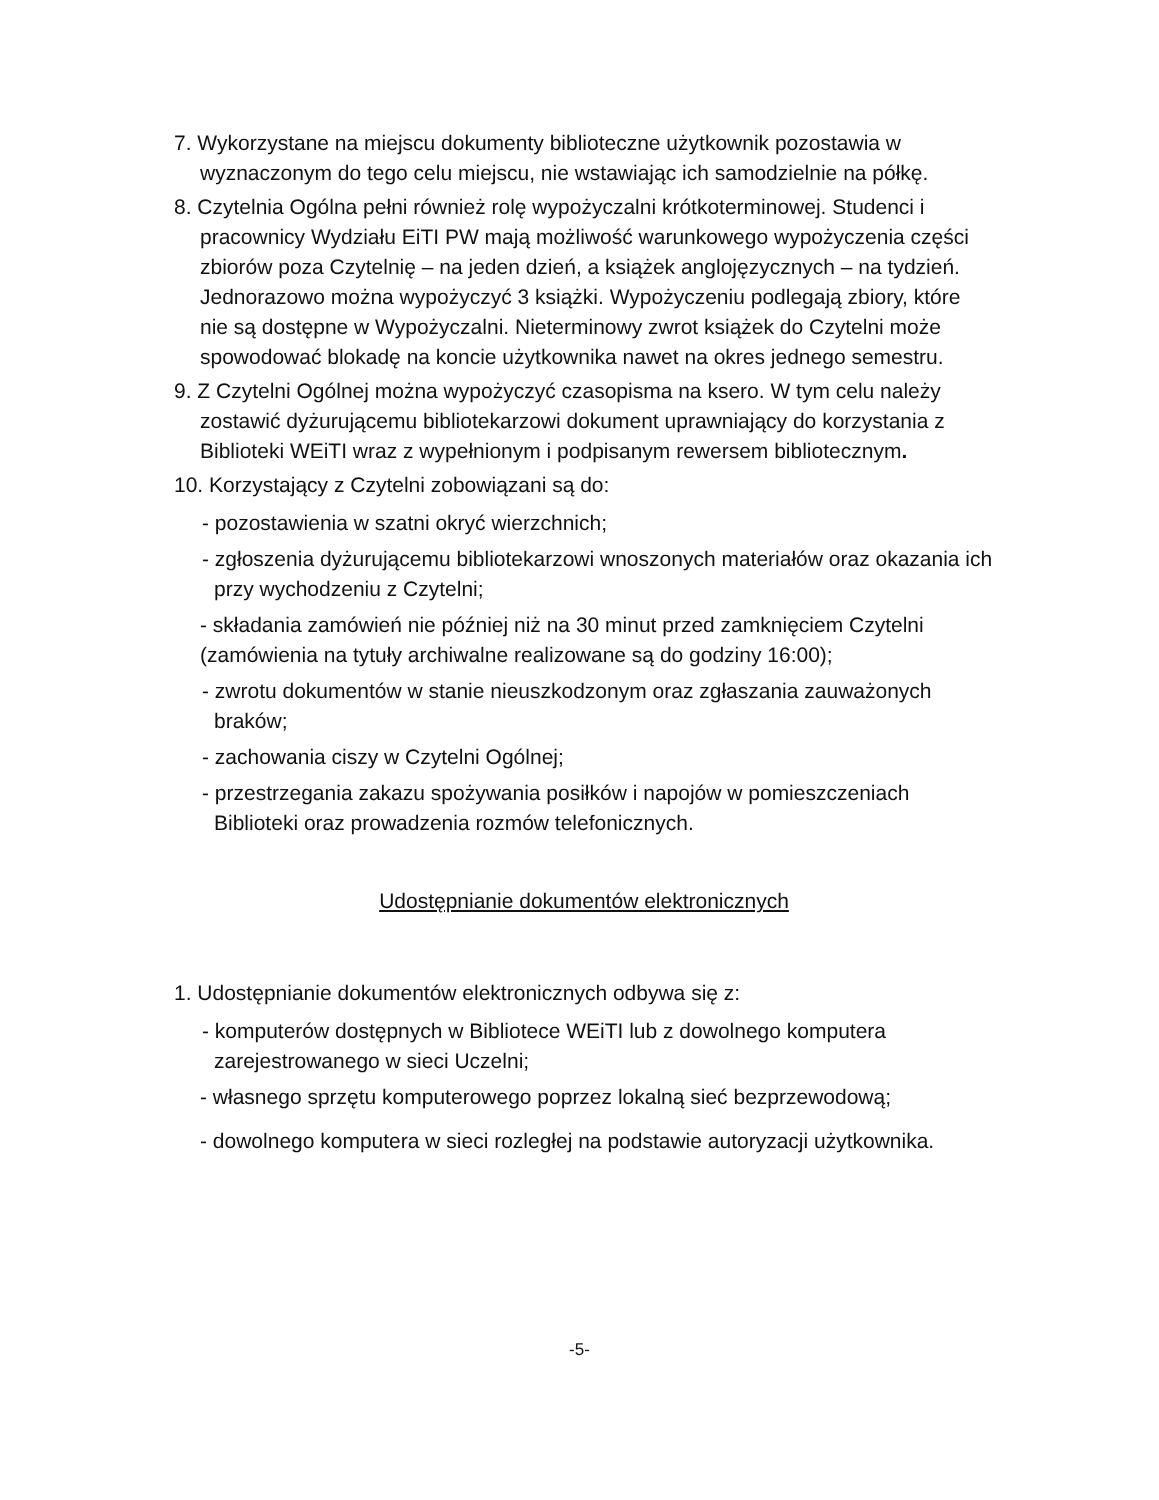7. Wykorzystane na miejscu dokumenty biblioteczne użytkownik pozostawia w wyznaczonym do tego celu miejscu, nie wstawiając ich samodzielnie na półkę.
8. Czytelnia Ogólna pełni również rolę wypożyczalni krótkoterminowej. Studenci i pracownicy Wydziału EiTI PW mają możliwość warunkowego wypożyczenia części zbiorów poza Czytelnię – na jeden dzień, a książek anglojęzycznych – na tydzień. Jednorazowo można wypożyczyć 3 książki. Wypożyczeniu podlegają zbiory, które nie są dostępne w Wypożyczalni. Nieterminowy zwrot książek do Czytelni może spowodować blokadę na koncie użytkownika nawet na okres jednego semestru.
9. Z Czytelni Ogólnej można wypożyczyć czasopisma na ksero. W tym celu należy zostawić dyżurującemu bibliotekarzowi dokument uprawniający do korzystania z Biblioteki WEiTI wraz z wypełnionym i podpisanym rewersem bibliotecznym.
10. Korzystający z Czytelni zobowiązani są do:
- pozostawienia w szatni okryć wierzchnich;
- zgłoszenia dyżurującemu bibliotekarzowi wnoszonych materiałów oraz okazania ich przy wychodzeniu z Czytelni;
- składania zamówień nie później niż na 30 minut przed zamknięciem Czytelni (zamówienia na tytuły archiwalne realizowane są do godziny 16:00);
- zwrotu dokumentów w stanie nieuszkodzonym oraz zgłaszania zauważonych braków;
- zachowania ciszy w Czytelni Ogólnej;
- przestrzegania zakazu spożywania posiłków i napojów w pomieszczeniach Biblioteki oraz prowadzenia rozmów telefonicznych.
Udostępnianie dokumentów elektronicznych
1. Udostępnianie dokumentów elektronicznych odbywa się z:
- komputerów dostępnych w Bibliotece WEiTI lub z dowolnego komputera zarejestrowanego w sieci Uczelni;
- własnego sprzętu komputerowego poprzez lokalną sieć bezprzewodową;
- dowolnego komputera w sieci rozległej na podstawie autoryzacji użytkownika.
-5-